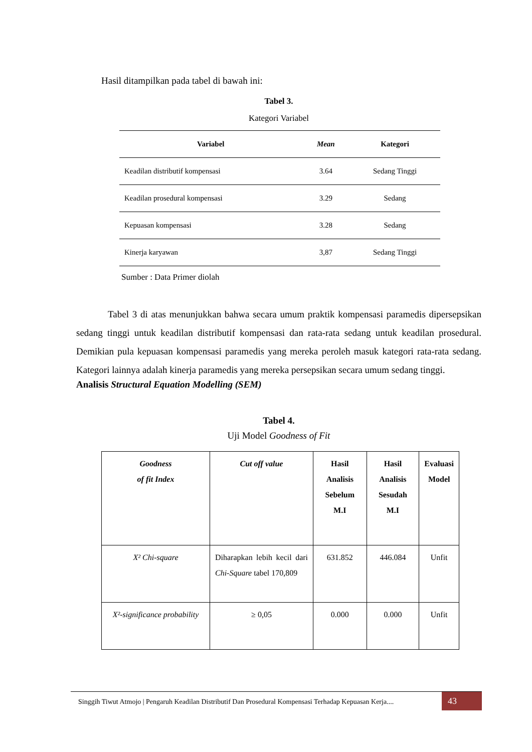Hasil ditampilkan pada tabel di bawah ini:
Tabel 3.
Kategori Variabel
| Variabel | Mean | Kategori |
| --- | --- | --- |
| Keadilan distributif kompensasi | 3.64 | Sedang Tinggi |
| Keadilan prosedural kompensasi | 3.29 | Sedang |
| Kepuasan kompensasi | 3.28 | Sedang |
| Kinerja karyawan | 3,87 | Sedang Tinggi |
Sumber : Data Primer diolah
Tabel 3 di atas menunjukkan bahwa secara umum praktik kompensasi paramedis dipersepsikan sedang tinggi untuk keadilan distributif kompensasi dan rata-rata sedang untuk keadilan prosedural. Demikian pula kepuasan kompensasi paramedis yang mereka peroleh masuk kategori rata-rata sedang. Kategori lainnya adalah kinerja paramedis yang mereka persepsikan secara umum sedang tinggi.
Analisis Structural Equation Modelling (SEM)
Tabel 4.
Uji Model Goodness of Fit
| Goodness of fit Index | Cut off value | Hasil Analisis Sebelum M.I | Hasil Analisis Sesudah M.I | Evaluasi Model |
| --- | --- | --- | --- | --- |
| X² Chi-square | Diharapkan lebih kecil dari Chi-Square tabel 170,809 | 631.852 | 446.084 | Unfit |
| X²-significance probability | ≥ 0,05 | 0.000 | 0.000 | Unfit |
Singgih Tiwut Atmojo | Pengaruh Keadilan Distributif Dan Prosedural Kompensasi Terhadap Kepuasan Kerja....
43